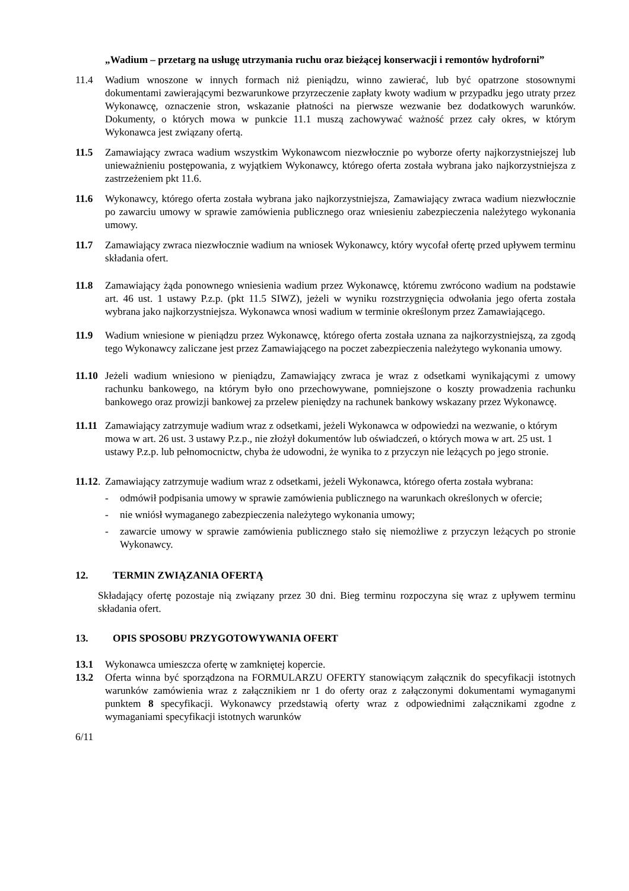„Wadium – przetarg na usługę utrzymania ruchu oraz bieżącej konserwacji i remontów hydroforni”
11.4 Wadium wnoszone w innych formach niż pieniądzu, winno zawierać, lub być opatrzone stosownymi dokumentami zawierającymi bezwarunkowe przyrzeczenie zapłaty kwoty wadium w przypadku jego utraty przez Wykonawcę, oznaczenie stron, wskazanie płatności na pierwsze wezwanie bez dodatkowych warunków. Dokumenty, o których mowa w punkcie 11.1 muszą zachowywać ważność przez cały okres, w którym Wykonawca jest związany ofertą.
11.5 Zamawiający zwraca wadium wszystkim Wykonawcom niezwłocznie po wyborze oferty najkorzystniejszej lub unieważnieniu postępowania, z wyjątkiem Wykonawcy, którego oferta została wybrana jako najkorzystniejsza z zastrzeżeniem pkt 11.6.
11.6 Wykonawcy, którego oferta została wybrana jako najkorzystniejsza, Zamawiający zwraca wadium niezwłocznie po zawarciu umowy w sprawie zamówienia publicznego oraz wniesieniu zabezpieczenia należytego wykonania umowy.
11.7 Zamawiający zwraca niezwłocznie wadium na wniosek Wykonawcy, który wycofał ofertę przed upływem terminu składania ofert.
11.8 Zamawiający żąda ponownego wniesienia wadium przez Wykonawcę, któremu zwrócono wadium na podstawie art. 46 ust. 1 ustawy P.z.p. (pkt 11.5 SIWZ), jeżeli w wyniku rozstrzygnięcia odwołania jego oferta została wybrana jako najkorzystniejsza. Wykonawca wnosi wadium w terminie określonym przez Zamawiającego.
11.9 Wadium wniesione w pieniądzu przez Wykonawcę, którego oferta została uznana za najkorzystniejszą, za zgodą tego Wykonawcy zaliczane jest przez Zamawiającego na poczet zabezpieczenia należytego wykonania umowy.
11.10
Jeżeli wadium wniesiono w pieniądzu, Zamawiający zwraca je wraz z odsetkami wynikającymi z umowy rachunku bankowego, na którym było ono przechowywane, pomniejszone o koszty prowadzenia rachunku bankowego oraz prowizji bankowej za przelew pieniędzy na rachunek bankowy wskazany przez Wykonawcę.
11.11
Zamawiający zatrzymuje wadium wraz z odsetkami, jeżeli Wykonawca w odpowiedzi na wezwanie, o którym mowa w art. 26 ust. 3 ustawy P.z.p., nie złożył dokumentów lub oświadczeń, o których mowa w art. 25 ust. 1 ustawy P.z.p. lub pełnomocnictw, chyba że udowodni, że wynika to z przyczyn nie leżących po jego stronie.
11.12.
Zamawiający zatrzymuje wadium wraz z odsetkami, jeżeli Wykonawca, którego oferta została wybrana:
- odmówił podpisania umowy w sprawie zamówienia publicznego na warunkach określonych w ofercie;
- nie wniósł wymaganego zabezpieczenia należytego wykonania umowy;
- zawarcie umowy w sprawie zamówienia publicznego stało się niemożliwe z przyczyn leżących po stronie Wykonawcy.
12. TERMIN ZWIĄZANIA OFERTĄ
Składający ofertę pozostaje nią związany przez 30 dni. Bieg terminu rozpoczyna się wraz z upływem terminu składania ofert.
13. OPIS SPOSOBU PRZYGOTOWYWANIA OFERT
13.1 Wykonawca umieszcza ofertę w zamkniętej kopercie.
13.2 Oferta winna być sporządzona na FORMULARZU OFERTY stanowiącym załącznik do specyfikacji istotnych warunków zamówienia wraz z załącznikiem nr 1 do oferty oraz z załączonymi dokumentami wymaganymi punktem 8 specyfikacji. Wykonawcy przedstawią oferty wraz z odpowiednimi załącznikami zgodne z wymaganiami specyfikacji istotnych warunków
6/11